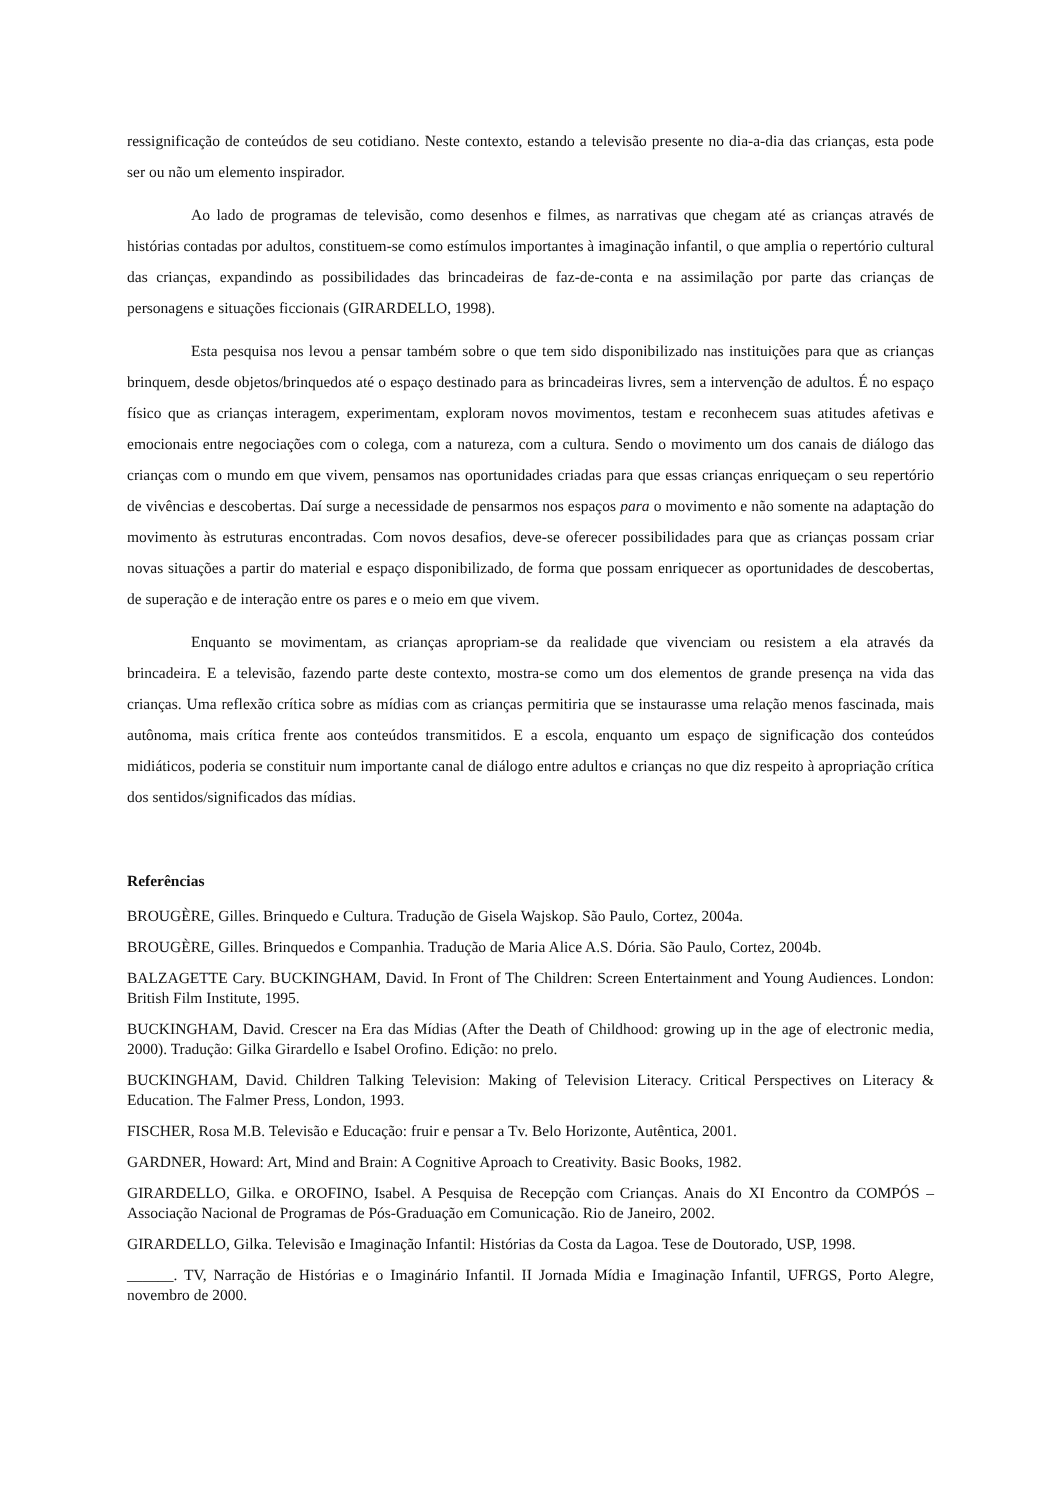ressignificação de conteúdos de seu cotidiano. Neste contexto, estando a televisão presente no dia-a-dia das crianças, esta pode ser ou não um elemento inspirador.
Ao lado de programas de televisão, como desenhos e filmes, as narrativas que chegam até as crianças através de histórias contadas por adultos, constituem-se como estímulos importantes à imaginação infantil, o que amplia o repertório cultural das crianças, expandindo as possibilidades das brincadeiras de faz-de-conta e na assimilação por parte das crianças de personagens e situações ficcionais (GIRARDELLO, 1998).
Esta pesquisa nos levou a pensar também sobre o que tem sido disponibilizado nas instituições para que as crianças brinquem, desde objetos/brinquedos até o espaço destinado para as brincadeiras livres, sem a intervenção de adultos. É no espaço físico que as crianças interagem, experimentam, exploram novos movimentos, testam e reconhecem suas atitudes afetivas e emocionais entre negociações com o colega, com a natureza, com a cultura. Sendo o movimento um dos canais de diálogo das crianças com o mundo em que vivem, pensamos nas oportunidades criadas para que essas crianças enriqueçam o seu repertório de vivências e descobertas. Daí surge a necessidade de pensarmos nos espaços para o movimento e não somente na adaptação do movimento às estruturas encontradas. Com novos desafios, deve-se oferecer possibilidades para que as crianças possam criar novas situações a partir do material e espaço disponibilizado, de forma que possam enriquecer as oportunidades de descobertas, de superação e de interação entre os pares e o meio em que vivem.
Enquanto se movimentam, as crianças apropriam-se da realidade que vivenciam ou resistem a ela através da brincadeira. E a televisão, fazendo parte deste contexto, mostra-se como um dos elementos de grande presença na vida das crianças. Uma reflexão crítica sobre as mídias com as crianças permitiria que se instaurasse uma relação menos fascinada, mais autônoma, mais crítica frente aos conteúdos transmitidos. E a escola, enquanto um espaço de significação dos conteúdos midiáticos, poderia se constituir num importante canal de diálogo entre adultos e crianças no que diz respeito à apropriação crítica dos sentidos/significados das mídias.
Referências
BROUGÈRE, Gilles. Brinquedo e Cultura. Tradução de Gisela Wajskop. São Paulo, Cortez, 2004a.
BROUGÈRE, Gilles. Brinquedos e Companhia. Tradução de Maria Alice A.S. Dória. São Paulo, Cortez, 2004b.
BALZAGETTE Cary. BUCKINGHAM, David. In Front of The Children: Screen Entertainment and Young Audiences. London: British Film Institute, 1995.
BUCKINGHAM, David. Crescer na Era das Mídias (After the Death of Childhood: growing up in the age of electronic media, 2000). Tradução: Gilka Girardello e Isabel Orofino. Edição: no prelo.
BUCKINGHAM, David. Children Talking Television: Making of Television Literacy. Critical Perspectives on Literacy & Education. The Falmer Press, London, 1993.
FISCHER, Rosa M.B. Televisão e Educação: fruir e pensar a Tv. Belo Horizonte, Autêntica, 2001.
GARDNER, Howard: Art, Mind and Brain: A Cognitive Aproach to Creativity. Basic Books, 1982.
GIRARDELLO, Gilka. e OROFINO, Isabel. A Pesquisa de Recepção com Crianças. Anais do XI Encontro da COMPÓS – Associação Nacional de Programas de Pós-Graduação em Comunicação. Rio de Janeiro, 2002.
GIRARDELLO, Gilka. Televisão e Imaginação Infantil: Histórias da Costa da Lagoa. Tese de Doutorado, USP, 1998.
______. TV, Narração de Histórias e o Imaginário Infantil. II Jornada Mídia e Imaginação Infantil, UFRGS, Porto Alegre, novembro de 2000.